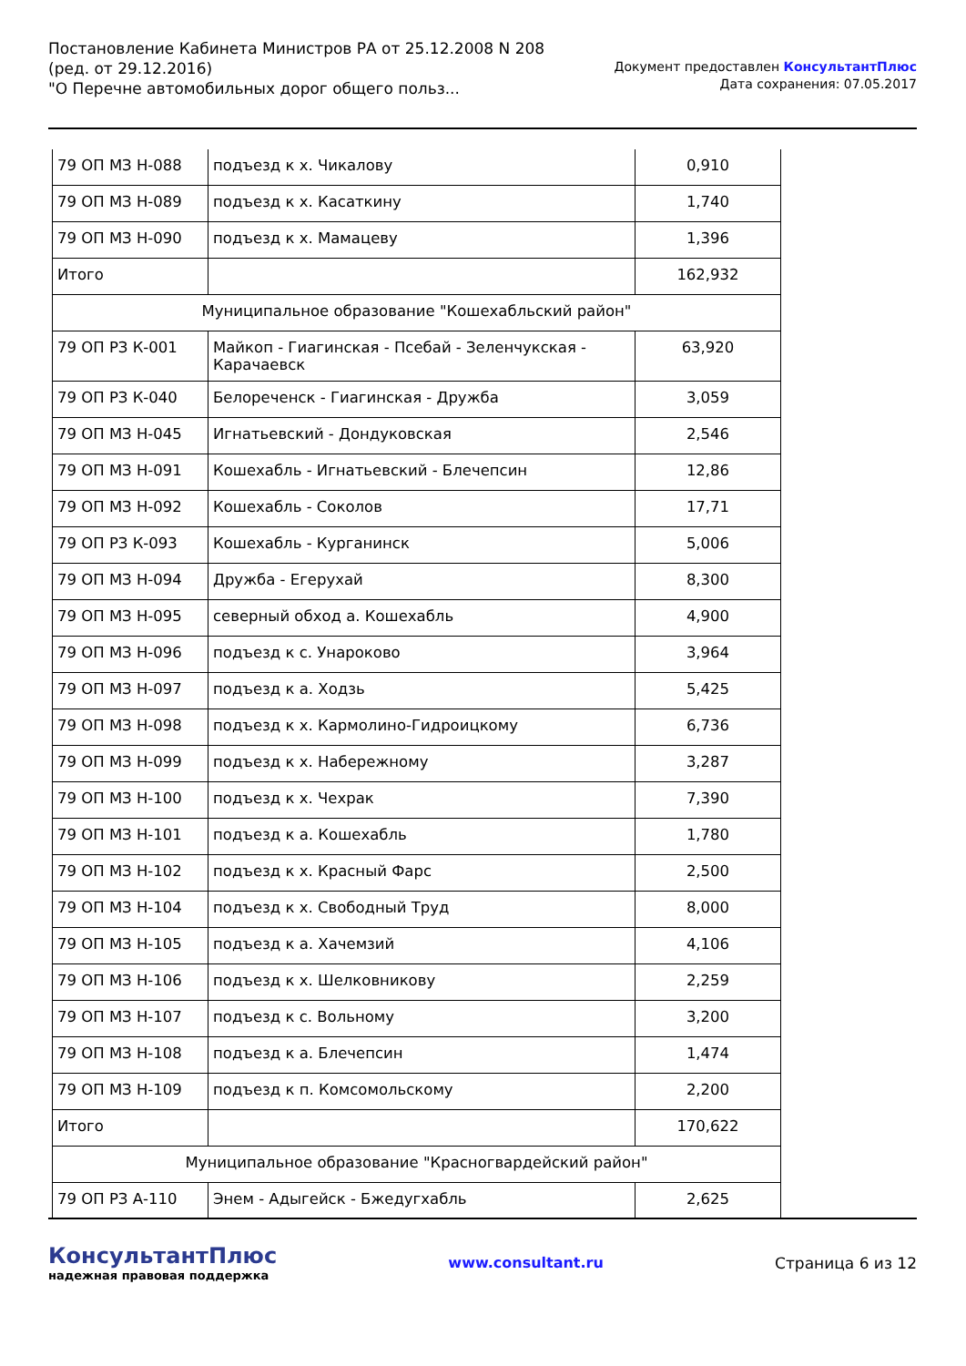Постановление Кабинета Министров РА от 25.12.2008 N 208
(ред. от 29.12.2016)
"О Перечне автомобильных дорог общего польз...
Документ предоставлен КонсультантПлюс
Дата сохранения: 07.05.2017
| 79 ОП МЗ Н-088 | подъезд к х. Чикалову | 0,910 |
| 79 ОП МЗ Н-089 | подъезд к х. Касаткину | 1,740 |
| 79 ОП МЗ Н-090 | подъезд к х. Мамацеву | 1,396 |
| Итого | | 162,932 |
| Муниципальное образование "Кошехабльский район" | | |
| 79 ОП РЗ К-001 | Майкоп - Гиагинская - Псебай - Зеленчукская - Карачаевск | 63,920 |
| 79 ОП РЗ К-040 | Белореченск - Гиагинская - Дружба | 3,059 |
| 79 ОП МЗ Н-045 | Игнатьевский - Дондуковская | 2,546 |
| 79 ОП МЗ Н-091 | Кошехабль - Игнатьевский - Блечепсин | 12,86 |
| 79 ОП МЗ Н-092 | Кошехабль - Соколов | 17,71 |
| 79 ОП РЗ К-093 | Кошехабль - Курганинск | 5,006 |
| 79 ОП МЗ Н-094 | Дружба - Егерухай | 8,300 |
| 79 ОП МЗ Н-095 | северный обход а. Кошехабль | 4,900 |
| 79 ОП МЗ Н-096 | подъезд к с. Унароково | 3,964 |
| 79 ОП МЗ Н-097 | подъезд к а. Ходзь | 5,425 |
| 79 ОП МЗ Н-098 | подъезд к х. Кармолино-Гидроицкому | 6,736 |
| 79 ОП МЗ Н-099 | подъезд к х. Набережному | 3,287 |
| 79 ОП МЗ Н-100 | подъезд к х. Чехрак | 7,390 |
| 79 ОП МЗ Н-101 | подъезд к а. Кошехабль | 1,780 |
| 79 ОП МЗ Н-102 | подъезд к х. Красный Фарс | 2,500 |
| 79 ОП МЗ Н-104 | подъезд к х. Свободный Труд | 8,000 |
| 79 ОП МЗ Н-105 | подъезд к а. Хачемзий | 4,106 |
| 79 ОП МЗ Н-106 | подъезд к х. Шелковникову | 2,259 |
| 79 ОП МЗ Н-107 | подъезд к с. Вольному | 3,200 |
| 79 ОП МЗ Н-108 | подъезд к а. Блечепсин | 1,474 |
| 79 ОП МЗ Н-109 | подъезд к п. Комсомольскому | 2,200 |
| Итого | | 170,622 |
| Муниципальное образование "Красногвардейский район" | | |
| 79 ОП РЗ А-110 | Энем - Адыгейск - Бжедугхабль | 2,625 |
КонсультантПлюс
надежная правовая поддержка
www.consultant.ru Страница 6 из 12